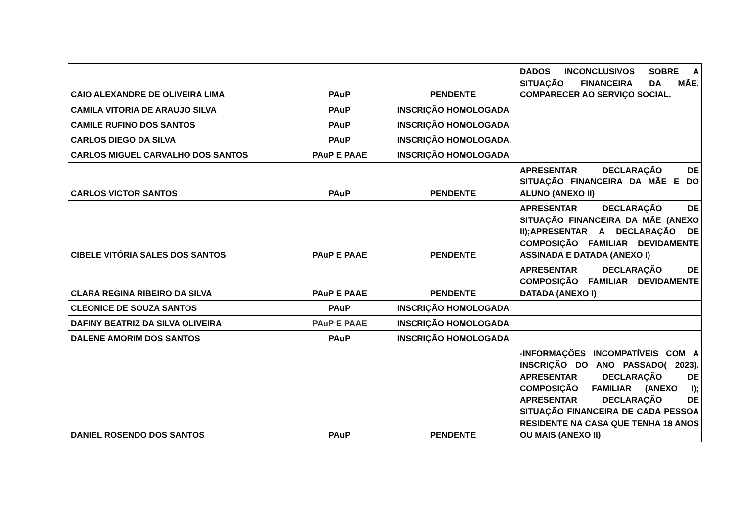| CAIO ALEXANDRE DE OLIVEIRA LIMA | PAuP | PENDENTE | DADOS INCONCLUSIVOS SOBRE A SITUAÇÃO FINANCEIRA DA MÃE. COMPARECER AO SERVIÇO SOCIAL. |
| CAMILA VITORIA DE ARAUJO SILVA | PAuP | INSCRIÇÃO HOMOLOGADA | |
| CAMILE RUFINO DOS SANTOS | PAuP | INSCRIÇÃO HOMOLOGADA | |
| CARLOS DIEGO DA SILVA | PAuP | INSCRIÇÃO HOMOLOGADA | |
| CARLOS MIGUEL CARVALHO DOS SANTOS | PAuP E PAAE | INSCRIÇÃO HOMOLOGADA | |
| CARLOS VICTOR SANTOS | PAuP | PENDENTE | APRESENTAR DECLARAÇÃO DE SITUAÇÃO FINANCEIRA DA MÃE E DO ALUNO (ANEXO II) |
| CIBELE VITÓRIA SALES DOS SANTOS | PAuP E PAAE | PENDENTE | APRESENTAR DECLARAÇÃO DE SITUAÇÃO FINANCEIRA DA MÃE (ANEXO II);APRESENTAR A DECLARAÇÃO DE COMPOSIÇÃO FAMILIAR DEVIDAMENTE ASSINADA E DATADA (ANEXO I) |
| CLARA REGINA RIBEIRO DA SILVA | PAuP E PAAE | PENDENTE | APRESENTAR DECLARAÇÃO DE COMPOSIÇÃO FAMILIAR DEVIDAMENTE DATADA (ANEXO I) |
| CLEONICE DE SOUZA SANTOS | PAuP | INSCRIÇÃO HOMOLOGADA | |
| DAFINY BEATRIZ DA SILVA OLIVEIRA | PAuP E PAAE | INSCRIÇÃO HOMOLOGADA | |
| DALENE AMORIM DOS SANTOS | PAuP | INSCRIÇÃO HOMOLOGADA | |
| DANIEL ROSENDO DOS SANTOS | PAuP | PENDENTE | -INFORMAÇÕES INCOMPATÍVEIS COM A INSCRIÇÃO DO ANO PASSADO( 2023). APRESENTAR DECLARAÇÃO DE COMPOSIÇÃO FAMILIAR (ANEXO I); APRESENTAR DECLARAÇÃO DE SITUAÇÃO FINANCEIRA DE CADA PESSOA RESIDENTE NA CASA QUE TENHA 18 ANOS OU MAIS (ANEXO II) |